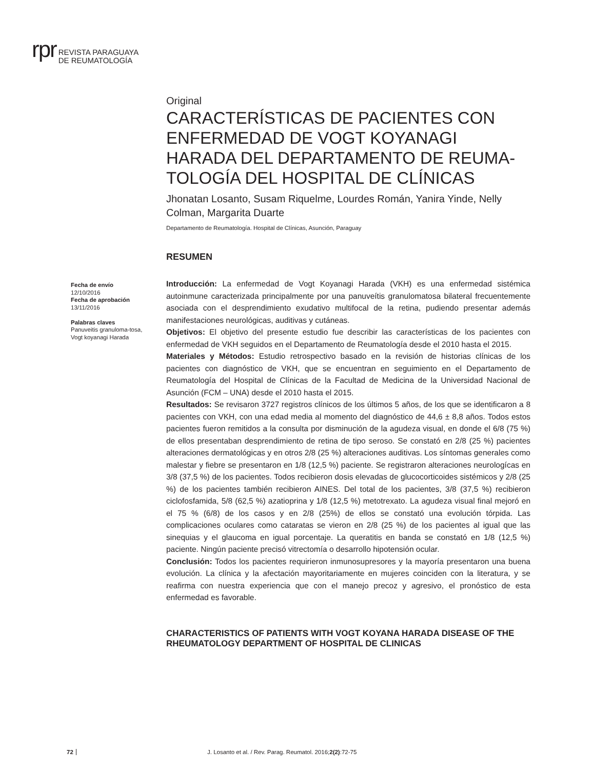rpr
REVISTA PARAGUAYA
DE REUMATOLOGÍA
Fecha de envío
12/10/2016
Fecha de aprobación
13/11/2016
Palabras claves
Panuveitis granuloma-tosa, Vogt koyanagi Harada
Original
CARACTERÍSTICAS DE PACIENTES CON ENFERMEDAD DE VOGT KOYANAGI HARADA DEL DEPARTAMENTO DE REUMA-TOLOGÍA DEL HOSPITAL DE CLÍNICAS
Jhonatan Losanto, Susam Riquelme, Lourdes Román, Yanira Yinde, Nelly Colman, Margarita Duarte
Departamento de Reumatología. Hospital de Clínicas, Asunción, Paraguay
RESUMEN
Introducción: La enfermedad de Vogt Koyanagi Harada (VKH) es una enfermedad sistémica autoinmune caracterizada principalmente por una panuveítis granulomatosa bilateral frecuentemente asociada con el desprendimiento exudativo multifocal de la retina, pudiendo presentar además manifestaciones neurológicas, auditivas y cutáneas.
Objetivos: El objetivo del presente estudio fue describir las características de los pacientes con enfermedad de VKH seguidos en el Departamento de Reumatología desde el 2010 hasta el 2015.
Materiales y Métodos: Estudio retrospectivo basado en la revisión de historias clínicas de los pacientes con diagnóstico de VKH, que se encuentran en seguimiento en el Departamento de Reumatología del Hospital de Clínicas de la Facultad de Medicina de la Universidad Nacional de Asunción (FCM – UNA) desde el 2010 hasta el 2015.
Resultados: Se revisaron 3727 registros clínicos de los últimos 5 años, de los que se identificaron a 8 pacientes con VKH, con una edad media al momento del diagnóstico de 44,6 ± 8,8 años. Todos estos pacientes fueron remitidos a la consulta por disminución de la agudeza visual, en donde el 6/8 (75 %) de ellos presentaban desprendimiento de retina de tipo seroso. Se constató en 2/8 (25 %) pacientes alteraciones dermatológicas y en otros 2/8 (25 %) alteraciones auditivas. Los síntomas generales como malestar y fiebre se presentaron en 1/8 (12,5 %) paciente. Se registraron alteraciones neurologícas en 3/8 (37,5 %) de los pacientes. Todos recibieron dosis elevadas de glucocorticoides sistémicos y 2/8 (25 %) de los pacientes también recibieron AINES. Del total de los pacientes, 3/8 (37,5 %) recibieron ciclofosfamida, 5/8 (62,5 %) azatioprina y 1/8 (12,5 %) metotrexato. La agudeza visual final mejoró en el 75 % (6/8) de los casos y en 2/8 (25%) de ellos se constató una evolución tórpida. Las complicaciones oculares como cataratas se vieron en 2/8 (25 %) de los pacientes al igual que las sinequias y el glaucoma en igual porcentaje. La queratitis en banda se constató en 1/8 (12,5 %) paciente. Ningún paciente precisó vitrectomía o desarrollo hipotensión ocular.
Conclusión: Todos los pacientes requirieron inmunosupresores y la mayoría presentaron una buena evolución. La clínica y la afectación mayoritariamente en mujeres coinciden con la literatura, y se reafirma con nuestra experiencia que con el manejo precoz y agresivo, el pronóstico de esta enfermedad es favorable.
CHARACTERISTICS OF PATIENTS WITH VOGT KOYANA HARADA DISEASE OF THE RHEUMATOLOGY DEPARTMENT OF HOSPITAL DE CLINICAS
72 J. Losanto et al. / Rev. Parag. Reumatol. 2016;2(2):72-75